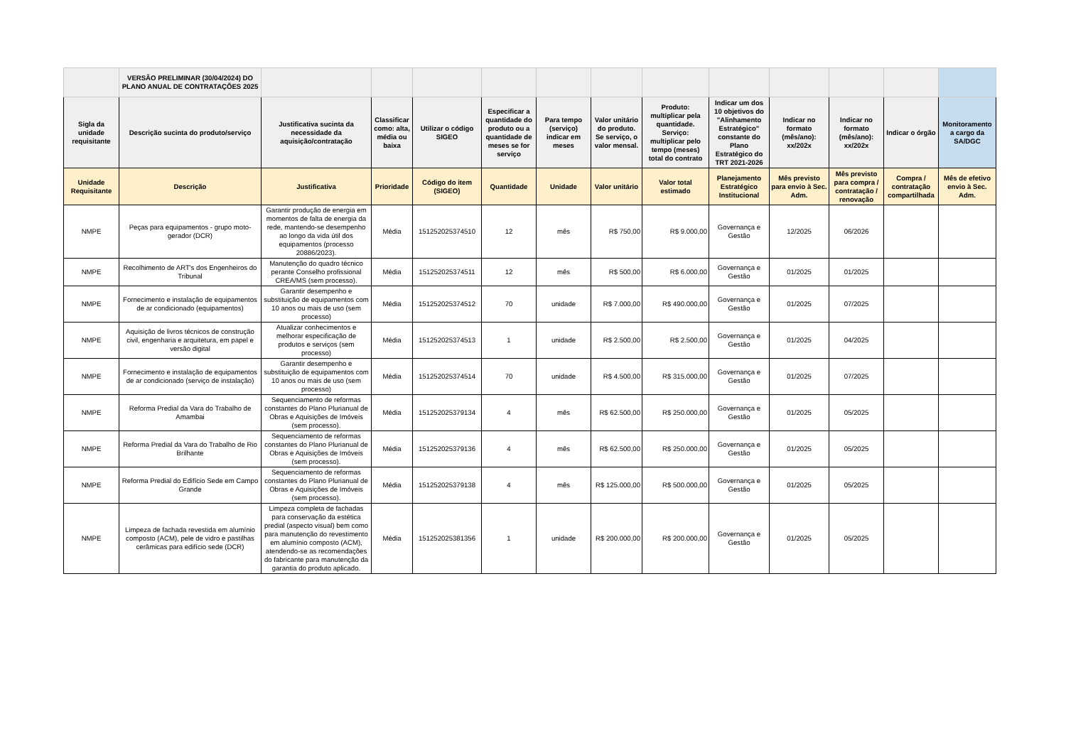| | VERSÃO PRELIMINAR (30/04/2024) DO PLANO ANUAL DE CONTRATAÇÕES 2025 | | | | | | | | | | | | |
| Sigla da unidade requisitante | Descrição sucinta do produto/serviço | Justificativa sucinta da necessidade da aquisição/contratação | Classificar como: alta, média ou baixa | Utilizar o código SIGEO | Especificar a quantidade do produto ou a quantidade de meses se for serviço | Para tempo (serviço) indicar em meses | Valor unitário do produto. Se serviço, o valor mensal. | Produto: multiplicar pela quantidade. Serviço: multiplicar pelo tempo (meses) total do contrato | Indicar um dos 10 objetivos do "Alinhamento Estratégico" constante do Plano Estratégico do TRT 2021-2026 | Indicar no formato (mês/ano): xx/202x | Indicar no formato (mês/ano): xx/202x | Indicar o órgão | Monitoramento a cargo da SA/DGC |
| Unidade Requisitante | Descrição | Justificativa | Prioridade | Código do item (SIGEO) | Quantidade | Unidade | Valor unitário | Valor total estimado | Planejamento Estratégico Institucional | Mês previsto para envio à Sec. Adm. | Mês previsto para compra / contratação / renovação | Compra / contratação compartilhada | Mês de efetivo envio à Sec. Adm. |
| NMPE | Peças para equipamentos - grupo moto-gerador (DCR) | Garantir produção de energia em momentos de falta de energia da rede, mantendo-se desempenho ao longo da vida útil dos equipamentos (processo 20886/2023). | Média | 151252025374510 | 12 | mês | R$ 750,00 | R$ 9.000,00 | Governança e Gestão | 12/2025 | 06/2026 | | |
| NMPE | Recolhimento de ART's dos Engenheiros do Tribunal | Manutenção do quadro técnico perante Conselho profissional CREA/MS (sem processo). | Média | 151252025374511 | 12 | mês | R$ 500,00 | R$ 6.000,00 | Governança e Gestão | 01/2025 | 01/2025 | | |
| NMPE | Fornecimento e instalação de equipamentos de ar condicionado (equipamentos) | Garantir desempenho e substituição de equipamentos com 10 anos ou mais de uso (sem processo) | Média | 151252025374512 | 70 | unidade | R$ 7.000,00 | R$ 490.000,00 | Governança e Gestão | 01/2025 | 07/2025 | | |
| NMPE | Aquisição de livros técnicos de construção civil, engenharia e arquitetura, em papel e versão digital | Atualizar conhecimentos e melhorar especificação de produtos e serviços (sem processo) | Média | 151252025374513 | 1 | unidade | R$ 2.500,00 | R$ 2.500,00 | Governança e Gestão | 01/2025 | 04/2025 | | |
| NMPE | Fornecimento e instalação de equipamentos de ar condicionado (serviço de instalação) | Garantir desempenho e substituição de equipamentos com 10 anos ou mais de uso (sem processo) | Média | 151252025374514 | 70 | unidade | R$ 4.500,00 | R$ 315.000,00 | Governança e Gestão | 01/2025 | 07/2025 | | |
| NMPE | Reforma Predial da Vara do Trabalho de Amambai | Sequenciamento de reformas constantes do Plano Plurianual de Obras e Aquisições de Imóveis (sem processo). | Média | 151252025379134 | 4 | mês | R$ 62.500,00 | R$ 250.000,00 | Governança e Gestão | 01/2025 | 05/2025 | | |
| NMPE | Reforma Predial da Vara do Trabalho de Rio Brilhante | Sequenciamento de reformas constantes do Plano Plurianual de Obras e Aquisições de Imóveis (sem processo). | Média | 151252025379136 | 4 | mês | R$ 62.500,00 | R$ 250.000,00 | Governança e Gestão | 01/2025 | 05/2025 | | |
| NMPE | Reforma Predial do Edifício Sede em Campo Grande | Sequenciamento de reformas constantes do Plano Plurianual de Obras e Aquisições de Imóveis (sem processo). | Média | 151252025379138 | 4 | mês | R$ 125.000,00 | R$ 500.000,00 | Governança e Gestão | 01/2025 | 05/2025 | | |
| NMPE | Limpeza de fachada revestida em alumínio composto (ACM), pele de vidro e pastilhas cerâmicas para edifício sede (DCR) | Limpeza completa de fachadas para conservação da estética predial (aspecto visual) bem como para manutenção do revestimento em alumínio composto (ACM), atendendo-se as recomendações do fabricante para manutenção da garantia do produto aplicado. | Média | 151252025381356 | 1 | unidade | R$ 200.000,00 | R$ 200.000,00 | Governança e Gestão | 01/2025 | 05/2025 | | |